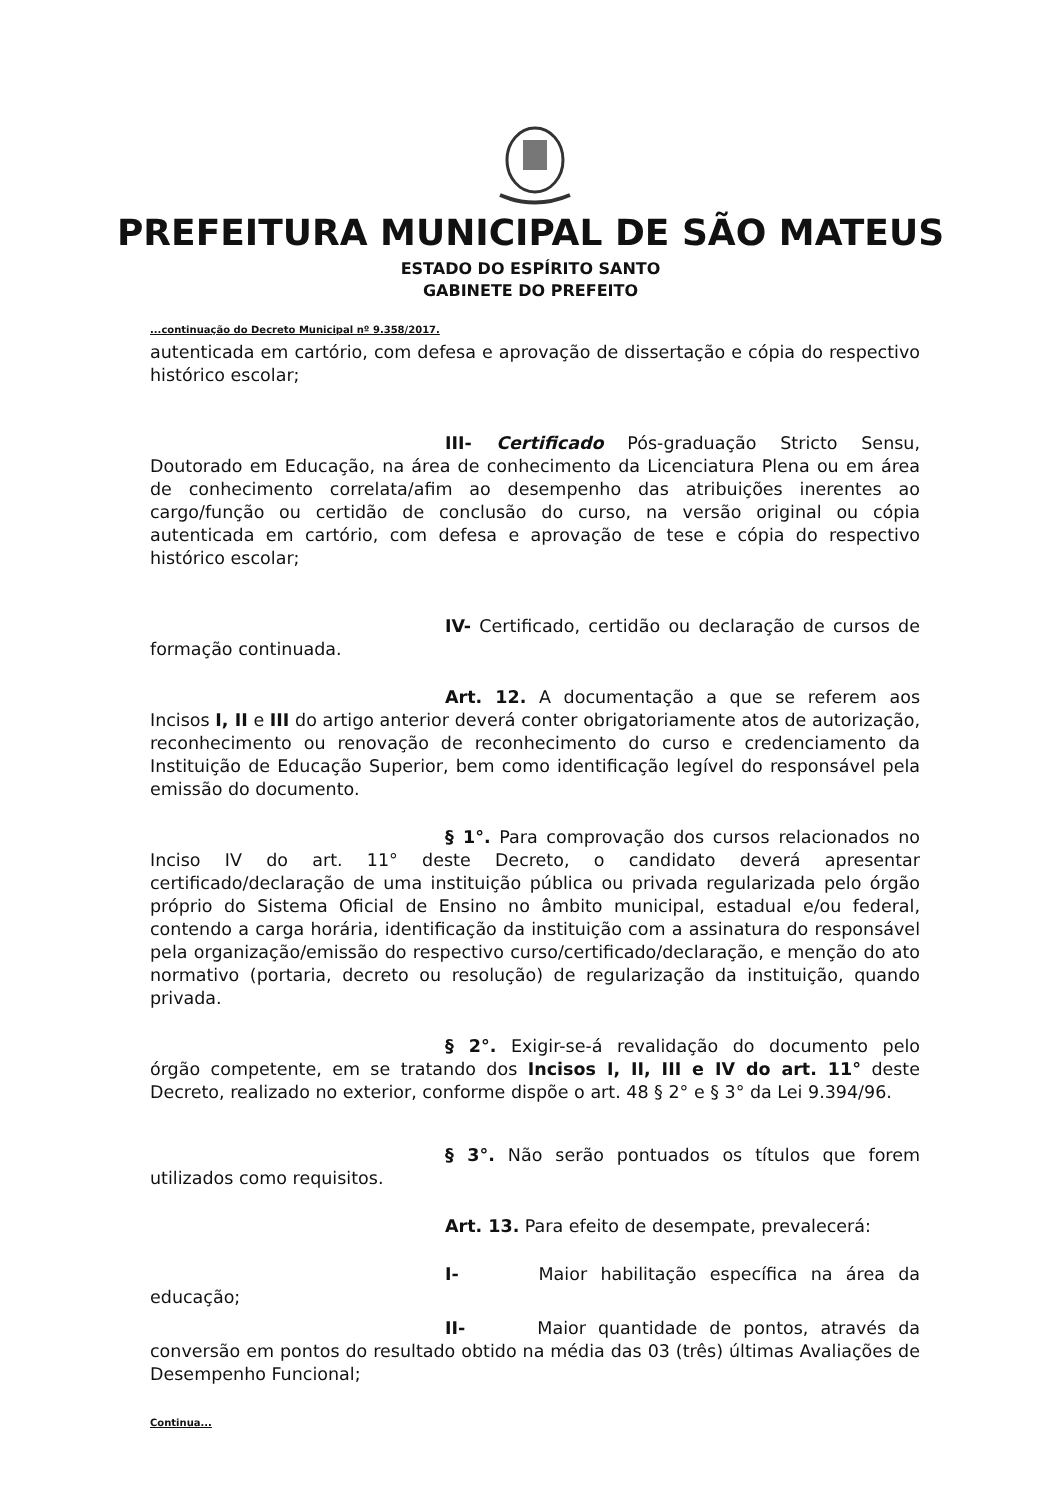PREFEITURA MUNICIPAL DE SÃO MATEUS
ESTADO DO ESPÍRITO SANTO
GABINETE DO PREFEITO
...continuação do Decreto Municipal nº 9.358/2017.
autenticada em cartório, com defesa e aprovação de dissertação e cópia do respectivo histórico escolar;
III- Certificado Pós-graduação Stricto Sensu, Doutorado em Educação, na área de conhecimento da Licenciatura Plena ou em área de conhecimento correlata/afim ao desempenho das atribuições inerentes ao cargo/função ou certidão de conclusão do curso, na versão original ou cópia autenticada em cartório, com defesa e aprovação de tese e cópia do respectivo histórico escolar;
IV- Certificado, certidão ou declaração de cursos de formação continuada.
Art. 12. A documentação a que se referem aos Incisos I, II e III do artigo anterior deverá conter obrigatoriamente atos de autorização, reconhecimento ou renovação de reconhecimento do curso e credenciamento da Instituição de Educação Superior, bem como identificação legível do responsável pela emissão do documento.
§ 1°. Para comprovação dos cursos relacionados no Inciso IV do art. 11° deste Decreto, o candidato deverá apresentar certificado/declaração de uma instituição pública ou privada regularizada pelo órgão próprio do Sistema Oficial de Ensino no âmbito municipal, estadual e/ou federal, contendo a carga horária, identificação da instituição com a assinatura do responsável pela organização/emissão do respectivo curso/certificado/declaração, e menção do ato normativo (portaria, decreto ou resolução) de regularização da instituição, quando privada.
§ 2°. Exigir-se-á revalidação do documento pelo órgão competente, em se tratando dos Incisos I, II, III e IV do art. 11° deste Decreto, realizado no exterior, conforme dispõe o art. 48 § 2° e § 3° da Lei 9.394/96.
§ 3°. Não serão pontuados os títulos que forem utilizados como requisitos.
Art. 13. Para efeito de desempate, prevalecerá:
I- Maior habilitação específica na área da educação;
II- Maior quantidade de pontos, através da conversão em pontos do resultado obtido na média das 03 (três) últimas Avaliações de Desempenho Funcional;
Continua...